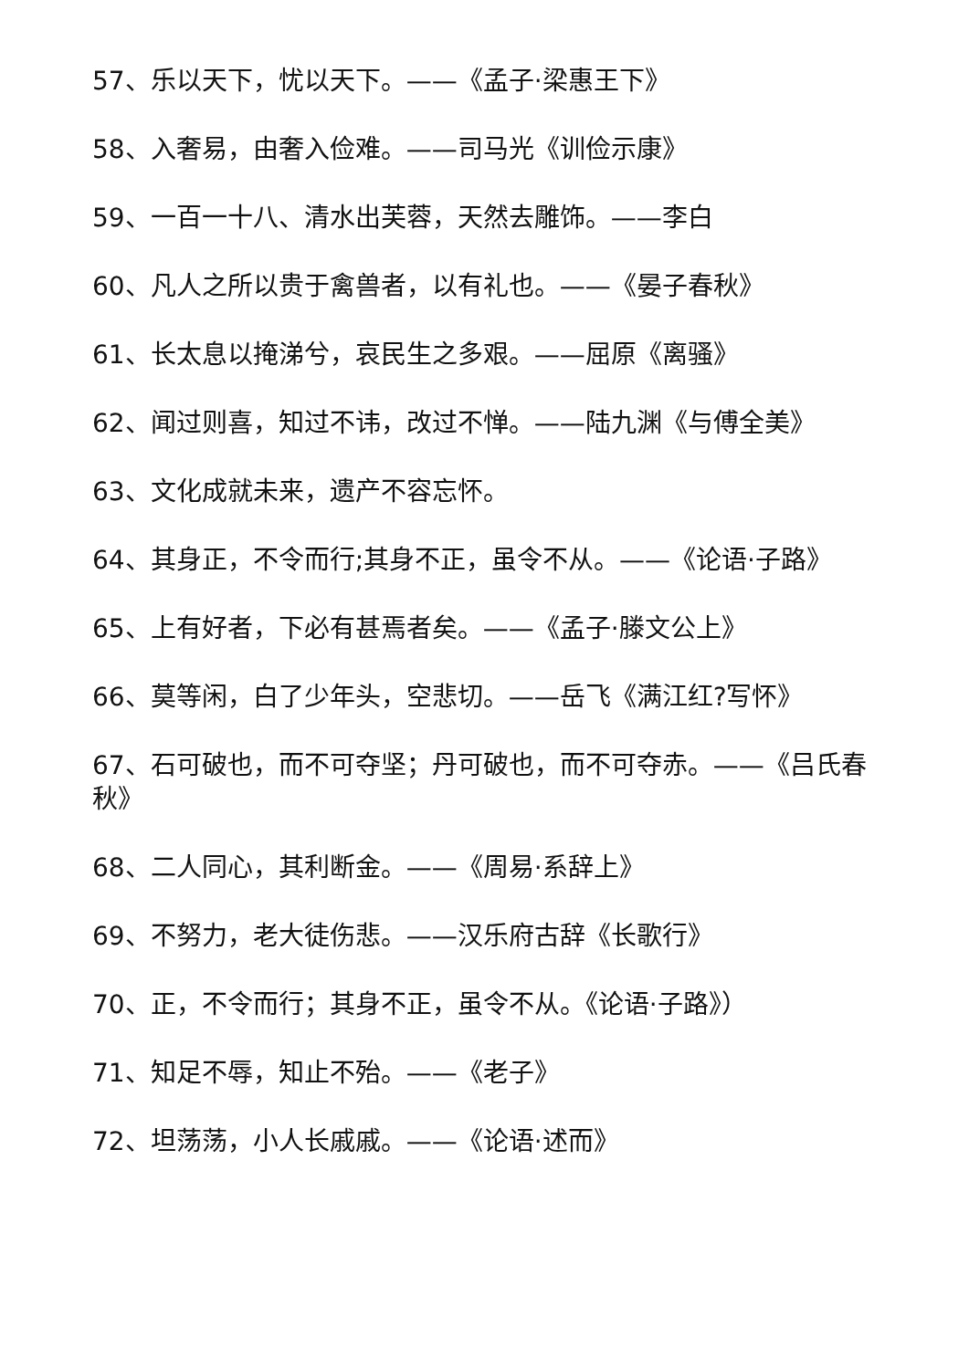57、乐以天下，忧以天下。——《孟子·梁惠王下》
58、入奢易，由奢入俭难。——司马光《训俭示康》
59、一百一十八、清水出芙蓉，天然去雕饰。——李白
60、凡人之所以贵于禽兽者，以有礼也。——《晏子春秋》
61、长太息以掩涕兮，哀民生之多艰。——屈原《离骚》
62、闻过则喜，知过不讳，改过不惮。——陆九渊《与傅全美》
63、文化成就未来，遗产不容忘怀。
64、其身正，不令而行;其身不正，虽令不从。——《论语·子路》
65、上有好者，下必有甚焉者矣。——《孟子·滕文公上》
66、莫等闲，白了少年头，空悲切。——岳飞《满江红?写怀》
67、石可破也，而不可夺坚；丹可破也，而不可夺赤。——《吕氏春秋》
68、二人同心，其利断金。——《周易·系辞上》
69、不努力，老大徒伤悲。——汉乐府古辞《长歌行》
70、正，不令而行；其身不正，虽令不从。《论语·子路》）
71、知足不辱，知止不殆。——《老子》
72、坦荡荡，小人长戚戚。——《论语·述而》